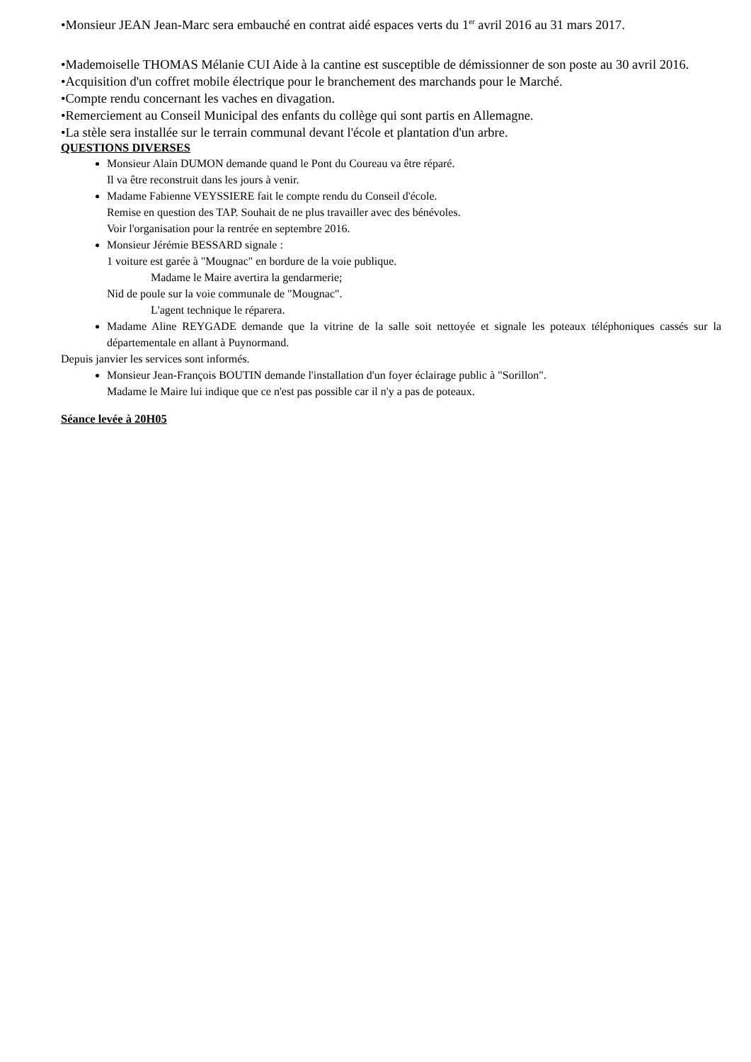•Monsieur JEAN Jean-Marc sera embauché en contrat aidé espaces verts du 1<sup>er</sup> avril 2016 au 31 mars 2017.
•Mademoiselle THOMAS Mélanie CUI Aide à la cantine est susceptible de démissionner de son poste au 30 avril 2016.
•Acquisition d'un coffret mobile électrique pour le branchement des marchands pour le Marché.
•Compte rendu concernant les vaches en divagation.
•Remerciement au Conseil Municipal des enfants du collège qui sont partis en Allemagne.
•La stèle sera installée sur le terrain communal devant l'école et plantation d'un arbre.
QUESTIONS DIVERSES
Monsieur Alain DUMON demande quand le Pont du Coureau va être réparé.
Il va être reconstruit dans les jours à venir.
Madame Fabienne VEYSSIERE fait le compte rendu du Conseil d'école.
Remise en question des TAP. Souhait de ne plus travailler avec des bénévoles.
Voir l'organisation pour la rentrée en septembre 2016.
Monsieur Jérémie BESSARD signale :
1 voiture est garée à "Mougnac" en bordure de la voie publique.
Madame le Maire avertira la gendarmerie;
Nid de poule sur la voie communale de "Mougnac".
L'agent technique le réparera.
Madame Aline REYGADE demande que la vitrine de la salle soit nettoyée et signale les poteaux téléphoniques cassés sur la départementale en allant à Puynormand.
Depuis janvier les services sont informés.
Monsieur Jean-François BOUTIN demande l'installation d'un foyer éclairage public à "Sorillon".
Madame le Maire lui indique que ce n'est pas possible car il n'y a pas de poteaux.
Séance levée à 20H05